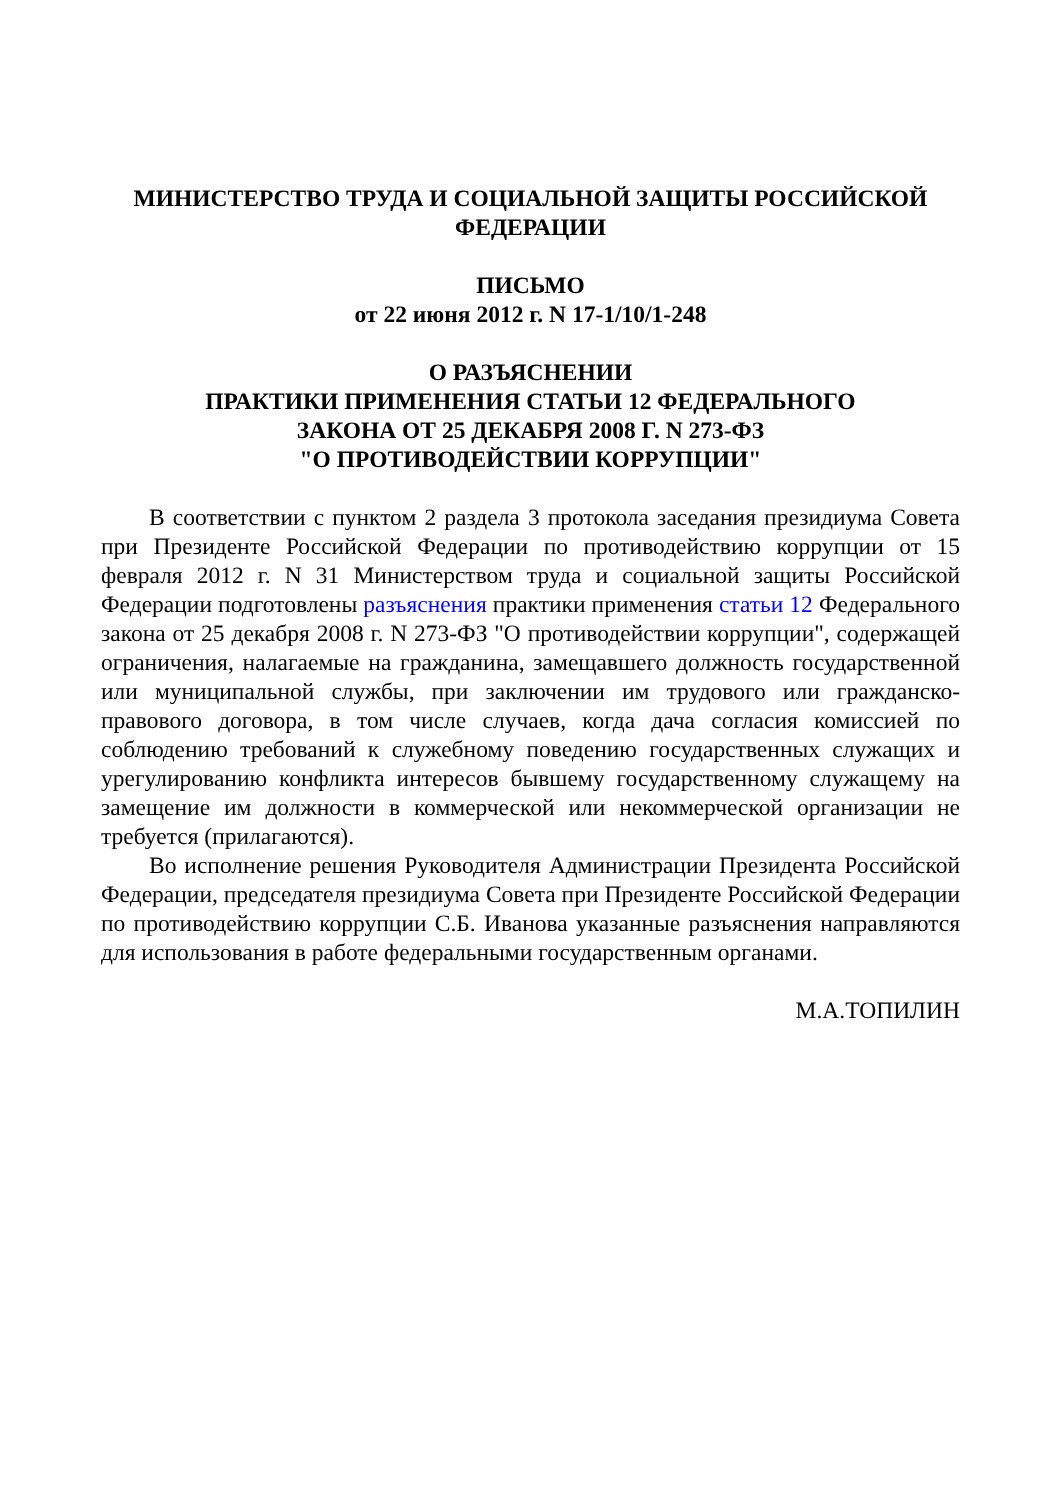МИНИСТЕРСТВО ТРУДА И СОЦИАЛЬНОЙ ЗАЩИТЫ РОССИЙСКОЙ
ФЕДЕРАЦИИ
ПИСЬМО
от 22 июня 2012 г. N 17-1/10/1-248
О РАЗЪЯСНЕНИИ
ПРАКТИКИ ПРИМЕНЕНИЯ СТАТЬИ 12 ФЕДЕРАЛЬНОГО
ЗАКОНА ОТ 25 ДЕКАБРЯ 2008 Г. N 273-ФЗ
"О ПРОТИВОДЕЙСТВИИ КОРРУПЦИИ"
В соответствии с пунктом 2 раздела 3 протокола заседания президиума Совета при Президенте Российской Федерации по противодействию коррупции от 15 февраля 2012 г. N 31 Министерством труда и социальной защиты Российской Федерации подготовлены разъяснения практики применения статьи 12 Федерального закона от 25 декабря 2008 г. N 273-ФЗ "О противодействии коррупции", содержащей ограничения, налагаемые на гражданина, замещавшего должность государственной или муниципальной службы, при заключении им трудового или гражданско-правового договора, в том числе случаев, когда дача согласия комиссией по соблюдению требований к служебному поведению государственных служащих и урегулированию конфликта интересов бывшему государственному служащему на замещение им должности в коммерческой или некоммерческой организации не требуется (прилагаются).
Во исполнение решения Руководителя Администрации Президента Российской Федерации, председателя президиума Совета при Президенте Российской Федерации по противодействию коррупции С.Б. Иванова указанные разъяснения направляются для использования в работе федеральными государственным органами.
М.А.ТОПИЛИН